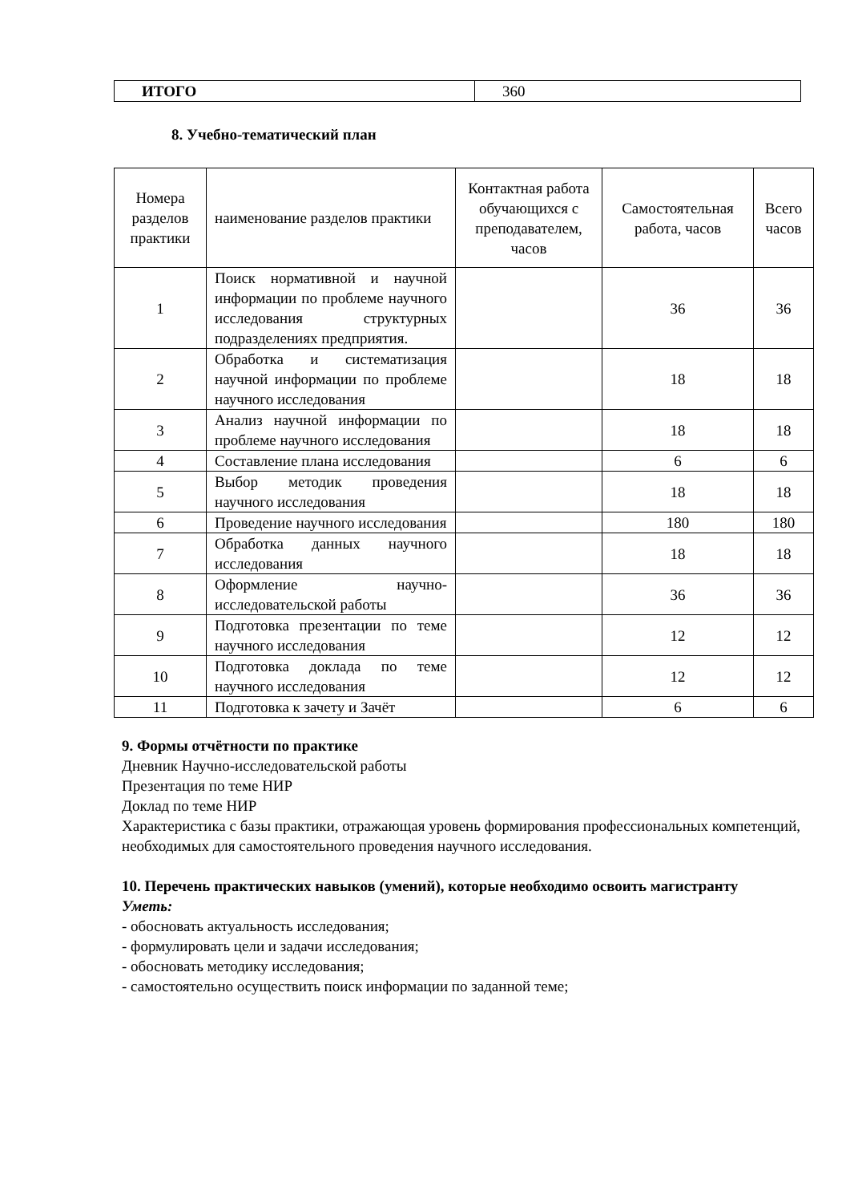| ИТОГО | 360 |
8. Учебно-тематический план
| Номера разделов практики | наименование разделов практики | Контактная работа обучающихся с преподавателем, часов | Самостоятельная работа, часов | Всего часов |
| --- | --- | --- | --- | --- |
| 1 | Поиск нормативной и научной информации по проблеме научного исследования структурных подразделениях предприятия. | | 36 | 36 |
| 2 | Обработка и систематизация научной информации по проблеме научного исследования | | 18 | 18 |
| 3 | Анализ научной информации по проблеме научного исследования | | 18 | 18 |
| 4 | Составление плана исследования | | 6 | 6 |
| 5 | Выбор методик проведения научного исследования | | 18 | 18 |
| 6 | Проведение научного исследования | | 180 | 180 |
| 7 | Обработка данных научного исследования | | 18 | 18 |
| 8 | Оформление научно-исследовательской работы | | 36 | 36 |
| 9 | Подготовка презентации по теме научного исследования | | 12 | 12 |
| 10 | Подготовка доклада по теме научного исследования | | 12 | 12 |
| 11 | Подготовка к зачету и Зачёт | | 6 | 6 |
9. Формы отчётности по практике
Дневник Научно-исследовательской работы
Презентация по теме НИР
Доклад по теме НИР
Характеристика с базы практики, отражающая уровень формирования профессиональных компетенций, необходимых для самостоятельного проведения научного исследования.
10. Перечень практических навыков (умений), которые необходимо освоить магистранту
Уметь:
- обосновать актуальность исследования;
- формулировать цели и задачи исследования;
- обосновать методику исследования;
- самостоятельно осуществить поиск информации по заданной теме;